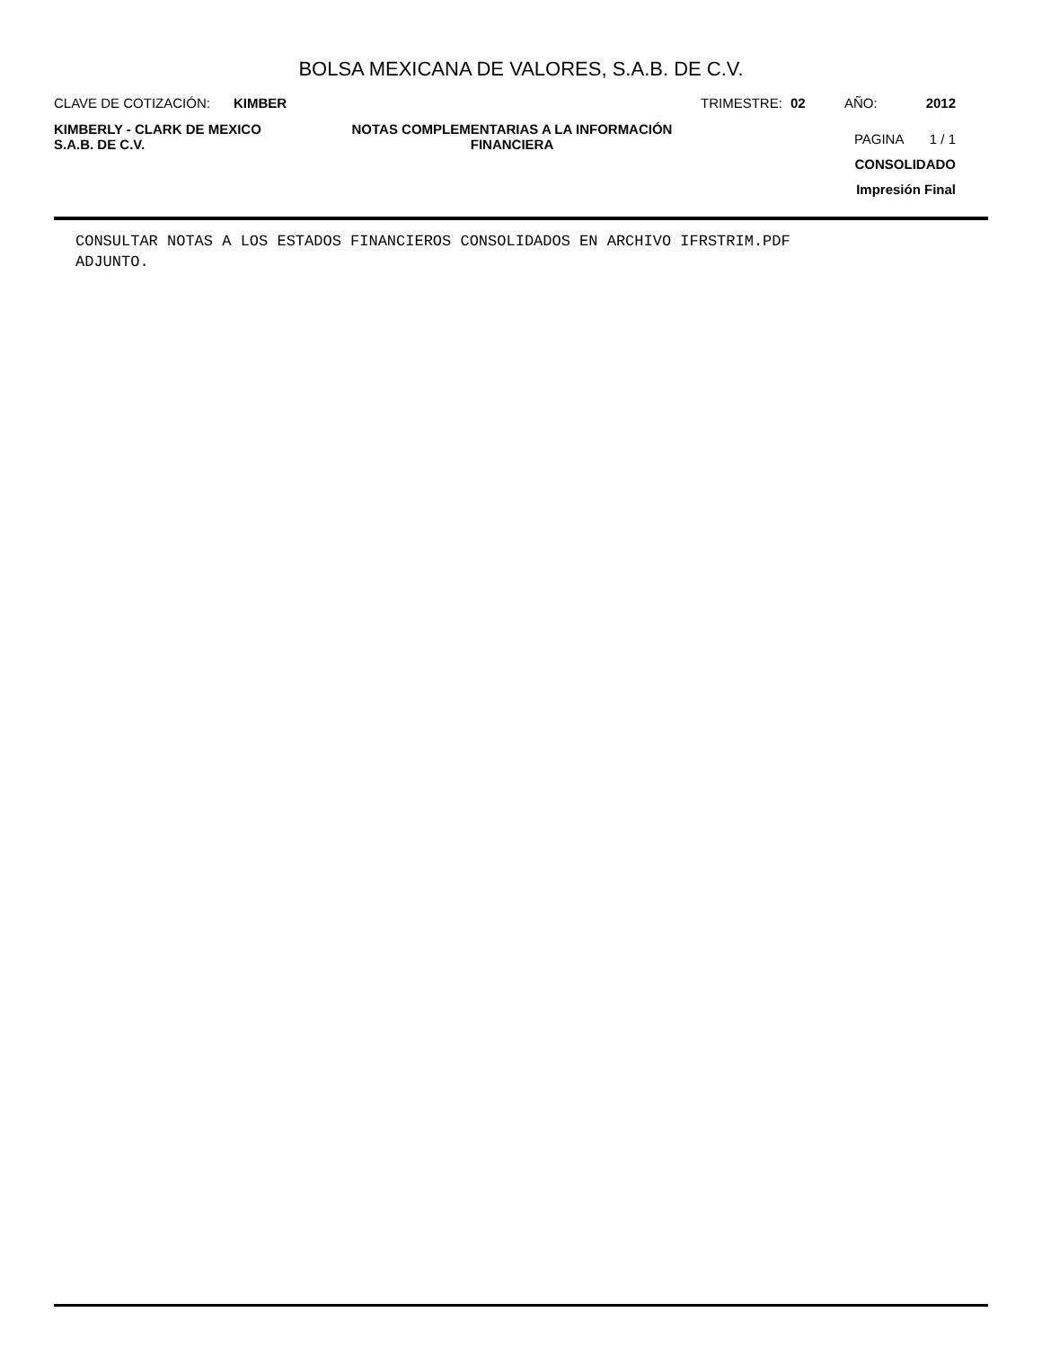BOLSA MEXICANA DE VALORES, S.A.B. DE C.V.
CLAVE DE COTIZACIÓN: KIMBER TRIMESTRE: 02 AÑO: 2012
KIMBERLY - CLARK DE MEXICO
S.A.B. DE C.V.
NOTAS COMPLEMENTARIAS A LA INFORMACIÓN
FINANCIERA
PAGINA 1 / 1
CONSOLIDADO
Impresión Final
CONSULTAR NOTAS A LOS ESTADOS FINANCIEROS CONSOLIDADOS EN ARCHIVO IFRSTRIM.PDF ADJUNTO.